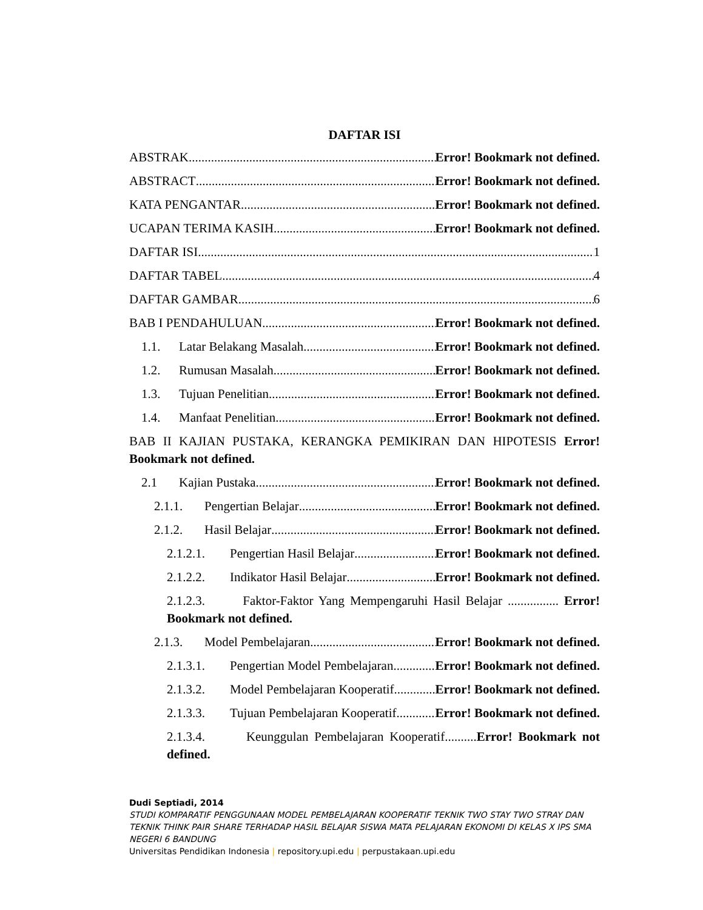DAFTAR ISI
ABSTRAK Error! Bookmark not defined.
ABSTRACT Error! Bookmark not defined.
KATA PENGANTAR Error! Bookmark not defined.
UCAPAN TERIMA KASIH Error! Bookmark not defined.
DAFTAR ISI 1
DAFTAR TABEL 4
DAFTAR GAMBAR 6
BAB I PENDAHULUAN Error! Bookmark not defined.
1.1. Latar Belakang Masalah Error! Bookmark not defined.
1.2. Rumusan Masalah Error! Bookmark not defined.
1.3. Tujuan Penelitian Error! Bookmark not defined.
1.4. Manfaat Penelitian Error! Bookmark not defined.
BAB II KAJIAN PUSTAKA, KERANGKA PEMIKIRAN DAN HIPOTESIS Error! Bookmark not defined.
2.1 Kajian Pustaka Error! Bookmark not defined.
2.1.1. Pengertian Belajar Error! Bookmark not defined.
2.1.2. Hasil Belajar Error! Bookmark not defined.
2.1.2.1. Pengertian Hasil Belajar Error! Bookmark not defined.
2.1.2.2. Indikator Hasil Belajar Error! Bookmark not defined.
2.1.2.3. Faktor-Faktor Yang Mempengaruhi Hasil Belajar ................ Error! Bookmark not defined.
2.1.3. Model Pembelajaran Error! Bookmark not defined.
2.1.3.1. Pengertian Model Pembelajaran Error! Bookmark not defined.
2.1.3.2. Model Pembelajaran Kooperatif Error! Bookmark not defined.
2.1.3.3. Tujuan Pembelajaran Kooperatif Error! Bookmark not defined.
2.1.3.4. Keunggulan Pembelajaran Kooperatif..........Error! Bookmark not defined.
Dudi Septiadi, 2014
STUDI KOMPARATIF PENGGUNAAN MODEL PEMBELAJARAN KOOPERATIF TEKNIK TWO STAY TWO STRAY DAN TEKNIK THINK PAIR SHARE TERHADAP HASIL BELAJAR SISWA MATA PELAJARAN EKONOMI DI KELAS X IPS SMA NEGERI 6 BANDUNG
Universitas Pendidikan Indonesia | repository.upi.edu | perpustakaan.upi.edu